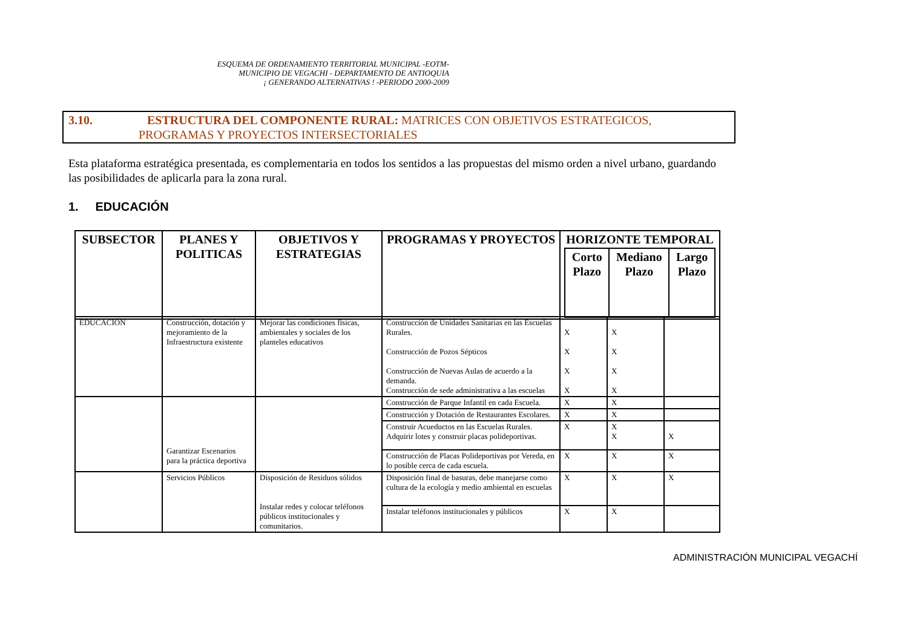ESQUEMA DE ORDENAMIENTO TERRITORIAL MUNICIPAL -EOTM-
MUNICIPIO DE VEGACHI - DEPARTAMENTO DE ANTIOQUIA
¡ GENERANDO ALTERNATIVAS ! -PERIODO 2000-2009
3.10. ESTRUCTURA DEL COMPONENTE RURAL: MATRICES CON OBJETIVOS ESTRATEGICOS,
PROGRAMAS Y PROYECTOS INTERSECTORIALES
Esta plataforma estratégica presentada, es complementaria en todos los sentidos a las propuestas del mismo orden a nivel urbano, guardando las posibilidades de aplicarla para la zona rural.
1. EDUCACIÓN
| SUBSECTOR | PLANES Y POLITICAS | OBJETIVOS Y ESTRATEGIAS | PROGRAMAS Y PROYECTOS | HORIZONTE TEMPORAL / Corto Plazo / Mediano Plazo / Largo Plazo / / --- / --- / --- / |
| --- | --- | --- | --- | --- |
| EDUCACIÓN | Construcción, dotación y mejoramiento de la Infraestructura existente | Mejorar las condiciones físicas, ambientales y sociales de los planteles educativos | Construcción de Unidades Sanitarias en las Escuelas Rurales. Construcción de Pozos Sépticos Construcción de Nuevas Aulas de acuerdo a la demanda. Construcción de sede administrativa a las escuelas | X X X X | X X X X | |
| | Garantizar Escenarios para la práctica deportiva | | Construcción de Parque Infantil en cada Escuela. | X | X | |
| | | | Construcción y Dotación de Restaurantes Escolares. | X | X | |
| | | | Construir Acueductos en las Escuelas Rurales. Adquirir lotes y construir placas polideportivas. | X | X X | X |
| | | | Construcción de Placas Polideportivas por Vereda, en lo posible cerca de cada escuela. | X | X | X |
| | Servicios Públicos | Disposición de Residuos sólidos Instalar redes y colocar teléfonos públicos institucionales y comunitarios. | Disposición final de basuras, debe manejarse como cultura de la ecología y medio ambiental en escuelas | X | X | X |
| | | | Instalar teléfonos institucionales y públicos | X | X | |
ADMINISTRACIÓN MUNICIPAL VEGACHÍ